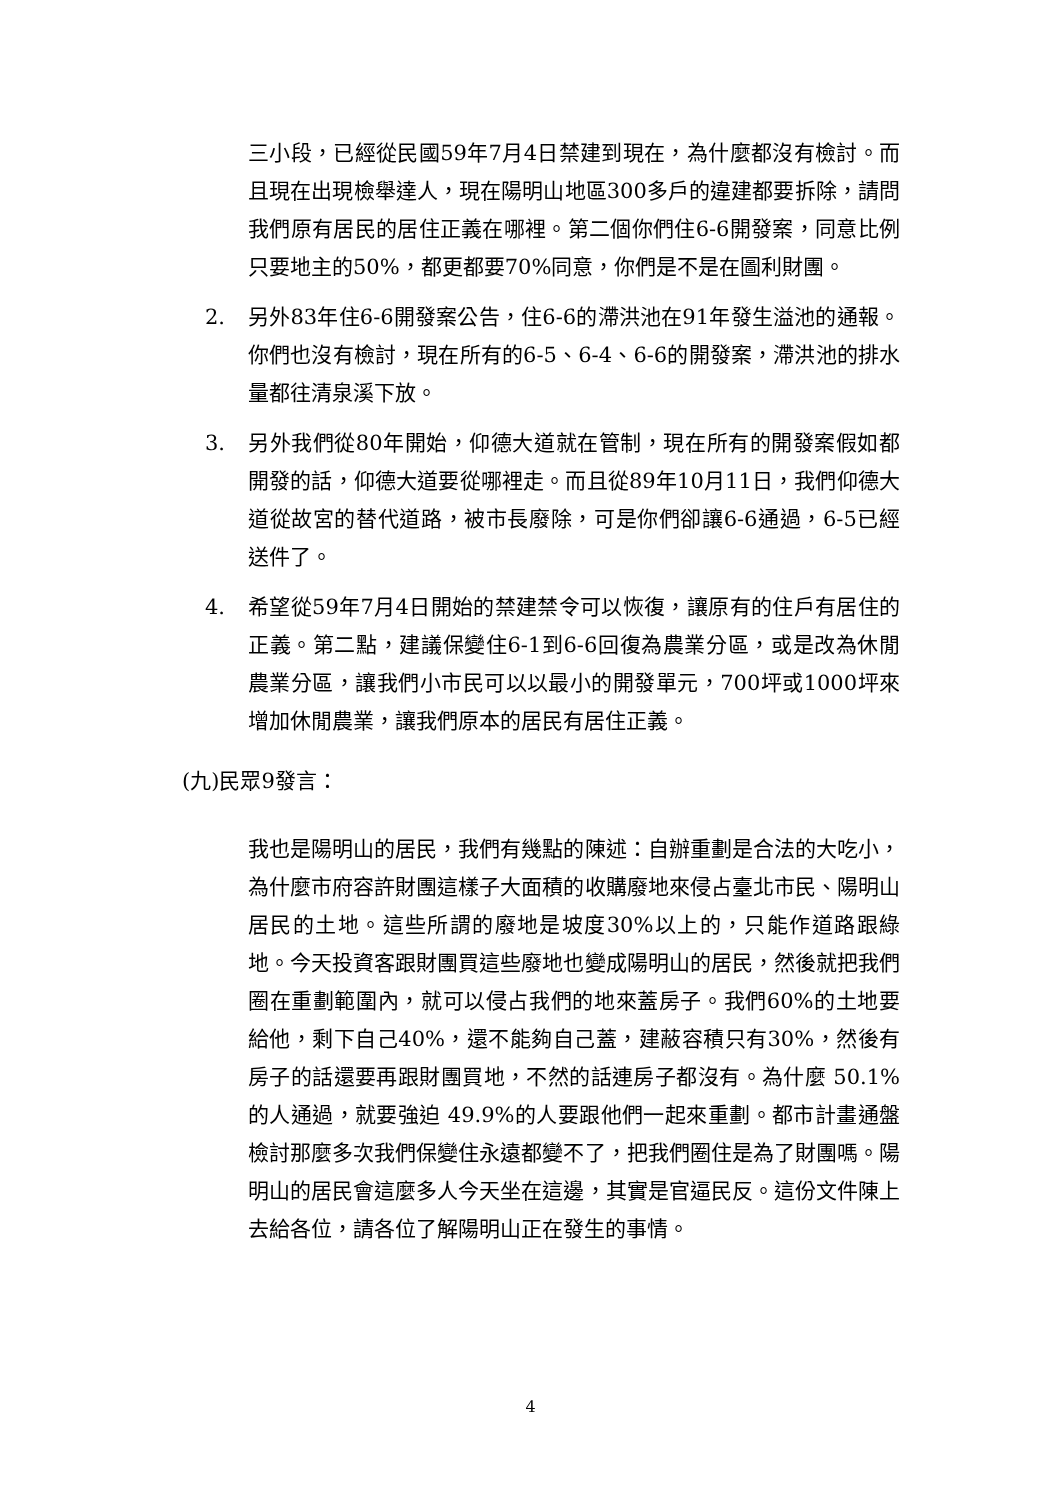三小段，已經從民國59年7月4日禁建到現在，為什麼都沒有檢討。而且現在出現檢舉達人，現在陽明山地區300多戶的違建都要拆除，請問我們原有居民的居住正義在哪裡。第二個你們住6-6開發案，同意比例只要地主的50%，都更都要70%同意，你們是不是在圖利財團。
2. 另外83年住6-6開發案公告，住6-6的滯洪池在91年發生溢池的通報。你們也沒有檢討，現在所有的6-5、6-4、6-6的開發案，滯洪池的排水量都往清泉溪下放。
3. 另外我們從80年開始，仰德大道就在管制，現在所有的開發案假如都開發的話，仰德大道要從哪裡走。而且從89年10月11日，我們仰德大道從故宮的替代道路，被市長廢除，可是你們卻讓6-6通過，6-5已經送件了。
4. 希望從59年7月4日開始的禁建禁令可以恢復，讓原有的住戶有居住的正義。第二點，建議保變住6-1到6-6回復為農業分區，或是改為休閒農業分區，讓我們小市民可以以最小的開發單元，700坪或1000坪來增加休閒農業，讓我們原本的居民有居住正義。
(九)民眾9發言：
我也是陽明山的居民，我們有幾點的陳述：自辦重劃是合法的大吃小，為什麼市府容許財團這樣子大面積的收購廢地來侵占臺北市民、陽明山居民的土地。這些所謂的廢地是坡度30%以上的，只能作道路跟綠地。今天投資客跟財團買這些廢地也變成陽明山的居民，然後就把我們圈在重劃範圍內，就可以侵占我們的地來蓋房子。我們60%的土地要給他，剩下自己40%，還不能夠自己蓋，建蔽容積只有30%，然後有房子的話還要再跟財團買地，不然的話連房子都沒有。為什麼 50.1%的人通過，就要強迫 49.9%的人要跟他們一起來重劃。都市計畫通盤檢討那麼多次我們保變住永遠都變不了，把我們圈住是為了財團嗎。陽明山的居民會這麼多人今天坐在這邊，其實是官逼民反。這份文件陳上去給各位，請各位了解陽明山正在發生的事情。
4